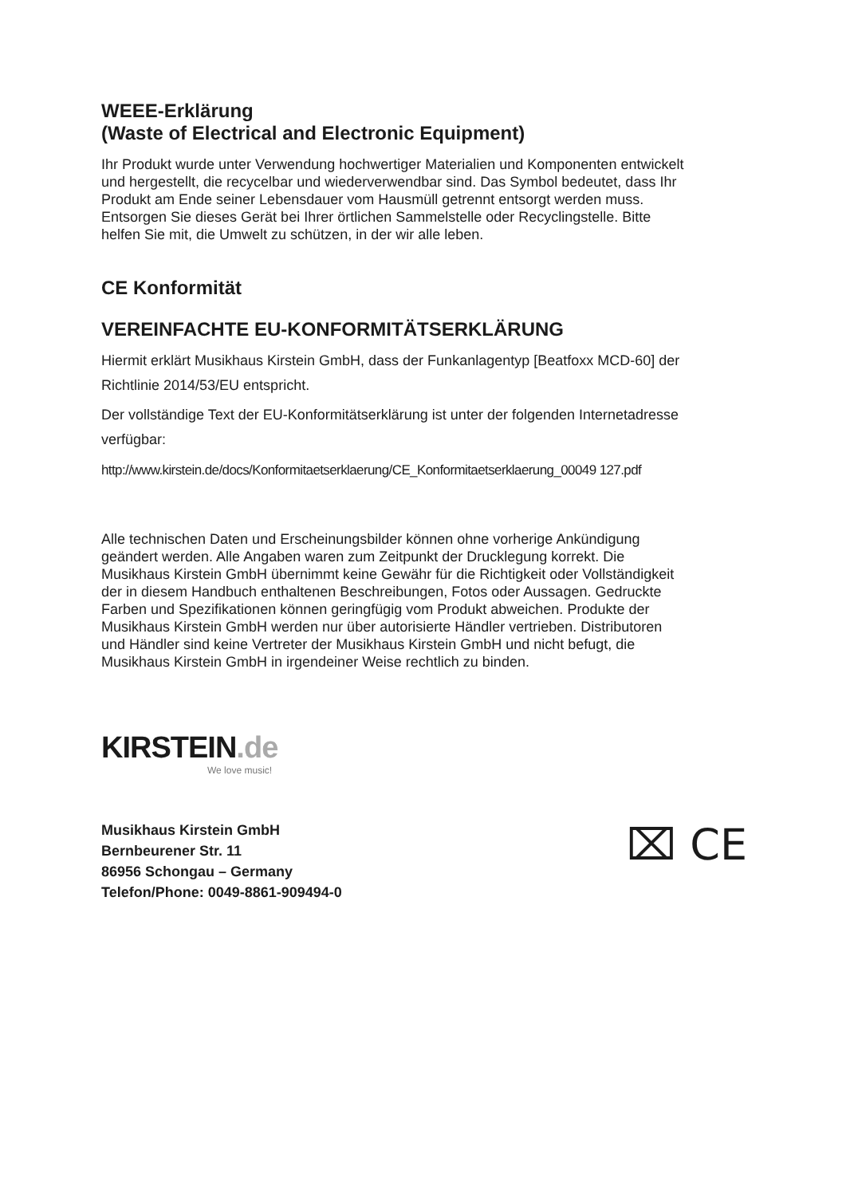WEEE-Erklärung
(Waste of Electrical and Electronic Equipment)
Ihr Produkt wurde unter Verwendung hochwertiger Materialien und Komponenten entwickelt und hergestellt, die recycelbar und wiederverwendbar sind. Das Symbol bedeutet, dass Ihr Produkt am Ende seiner Lebensdauer vom Hausmüll getrennt entsorgt werden muss.
Entsorgen Sie dieses Gerät bei Ihrer örtlichen Sammelstelle oder Recyclingstelle. Bitte helfen Sie mit, die Umwelt zu schützen, in der wir alle leben.
CE Konformität
VEREINFACHTE EU-KONFORMITÄTSERKLÄRUNG
Hiermit erklärt Musikhaus Kirstein GmbH, dass der Funkanlagentyp [Beatfoxx MCD-60] der Richtlinie 2014/53/EU entspricht.
Der vollständige Text der EU-Konformitätserklärung ist unter der folgenden Internetadresse verfügbar:
http://www.kirstein.de/docs/Konformitaetserklaerung/CE_Konformitaetserklaerung_00049 127.pdf
Alle technischen Daten und Erscheinungsbilder können ohne vorherige Ankündigung geändert werden. Alle Angaben waren zum Zeitpunkt der Drucklegung korrekt. Die Musikhaus Kirstein GmbH übernimmt keine Gewähr für die Richtigkeit oder Vollständigkeit der in diesem Handbuch enthaltenen Beschreibungen, Fotos oder Aussagen. Gedruckte Farben und Spezifikationen können geringfügig vom Produkt abweichen. Produkte der Musikhaus Kirstein GmbH werden nur über autorisierte Händler vertrieben. Distributoren und Händler sind keine Vertreter der Musikhaus Kirstein GmbH und nicht befugt, die Musikhaus Kirstein GmbH in irgendeiner Weise rechtlich zu binden.
KIRSTEIN.de
We love music!
Musikhaus Kirstein GmbH
Bernbeurener Str. 11
86956 Schongau – Germany
Telefon/Phone: 0049-8861-909494-0
⌧ CE